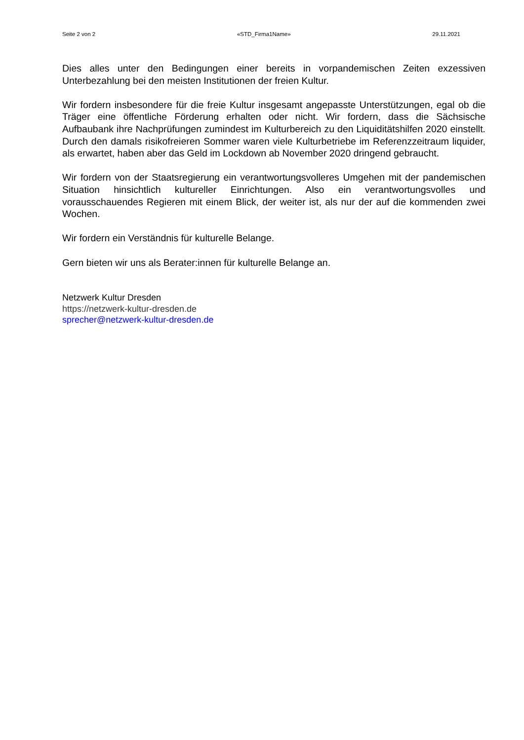Seite 2 von 2 «STD_Firma1Name» 29.11.2021
Dies alles unter den Bedingungen einer bereits in vorpandemischen Zeiten exzessiven Unterbezahlung bei den meisten Institutionen der freien Kultur.
Wir fordern insbesondere für die freie Kultur insgesamt angepasste Unterstützungen, egal ob die Träger eine öffentliche Förderung erhalten oder nicht. Wir fordern, dass die Sächsische Aufbaubank ihre Nachprüfungen zumindest im Kulturbereich zu den Liquiditätshilfen 2020 einstellt. Durch den damals risikofreieren Sommer waren viele Kulturbetriebe im Referenzzeitraum liquider, als erwartet, haben aber das Geld im Lockdown ab November 2020 dringend gebraucht.
Wir fordern von der Staatsregierung ein verantwortungsvolleres Umgehen mit der pandemischen Situation hinsichtlich kultureller Einrichtungen. Also ein verantwortungsvolles und vorausschauendes Regieren mit einem Blick, der weiter ist, als nur der auf die kommenden zwei Wochen.
Wir fordern ein Verständnis für kulturelle Belange.
Gern bieten wir uns als Berater:innen für kulturelle Belange an.
Netzwerk Kultur Dresden
https://netzwerk-kultur-dresden.de
sprecher@netzwerk-kultur-dresden.de